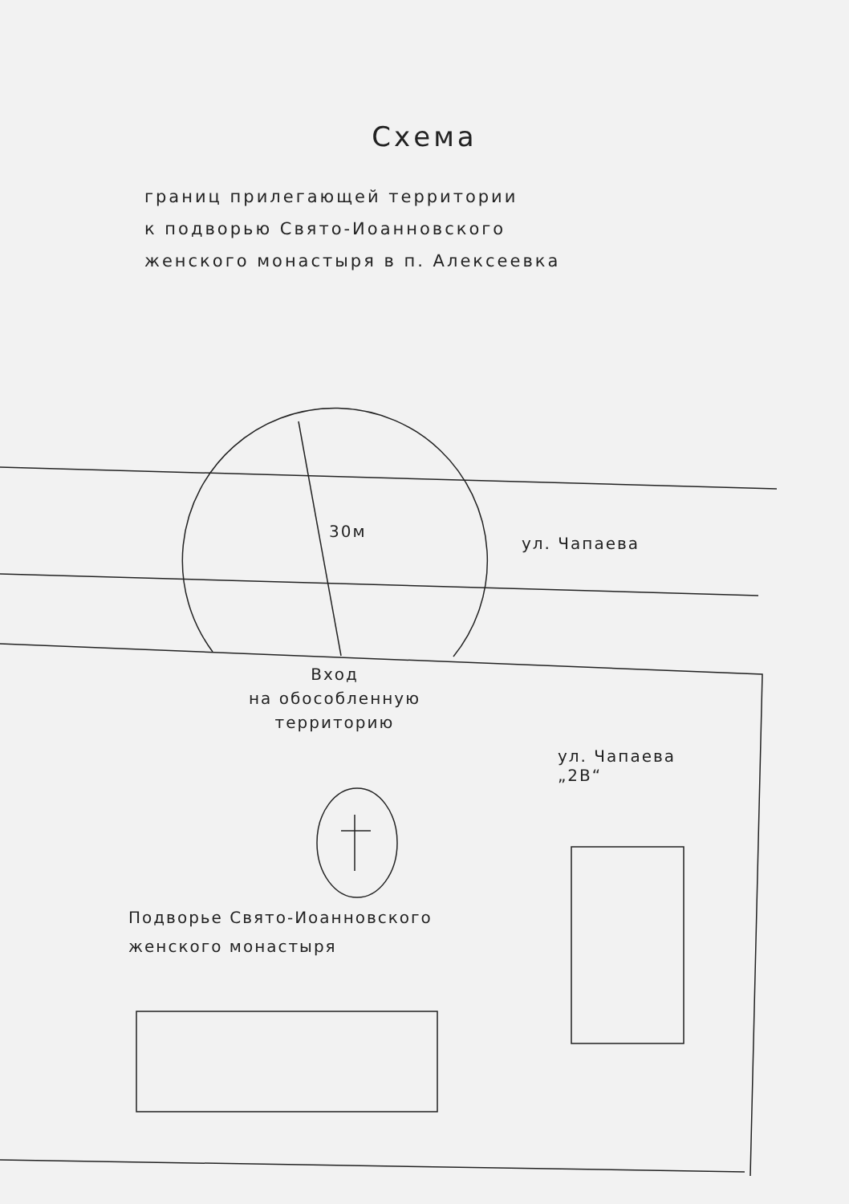Схема
границ прилегающей территории
к подворью Свято-Иоанновского
женского монастыря в п. Алексеевка
30м
ул. Чапаева
Вход
на обособленную
территорию
ул. Чапаева
„2В“
Подворье Свято-Иоанновского
женского монастыря